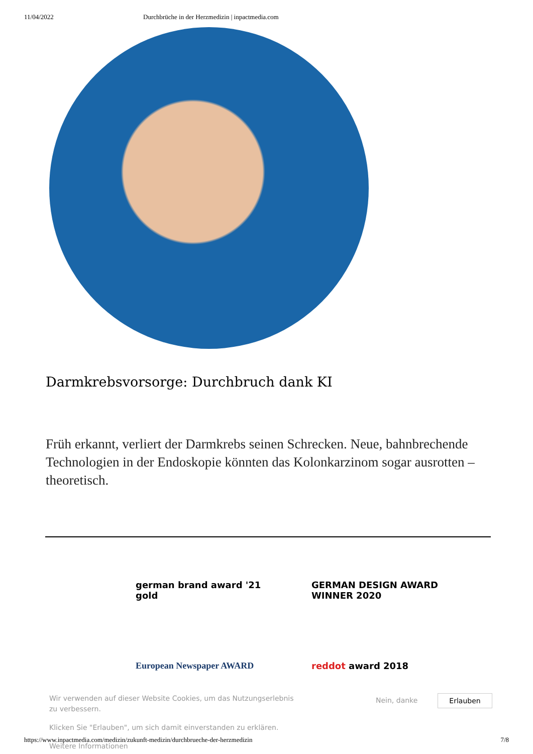11/04/2022 Durchbrüche in der Herzmedizin | inpactmedia.com
Darmkrebsvorsorge: Durchbruch dank KI
Früh erkannt, verliert der Darmkrebs seinen Schrecken. Neue, bahnbrechende Techno­logien in der Endoskopie könnten das Kolonkarzinom sogar ausrotten – theoretisch.
german brand award '21 gold
GERMAN DESIGN AWARD WINNER 2020
European Newspaper AWARD
reddot award 2018
Wir verwenden auf dieser Website Cookies, um das Nutzungserlebnis zu verbessern.
Klicken Sie "Erlauben", um sich damit einverstanden zu erklären.
Weitere Informationen
Nein, danke Erlauben
https://www.inpactmedia.com/medizin/zukunft-medizin/durchbrueche-der-herzmedizin 7/8